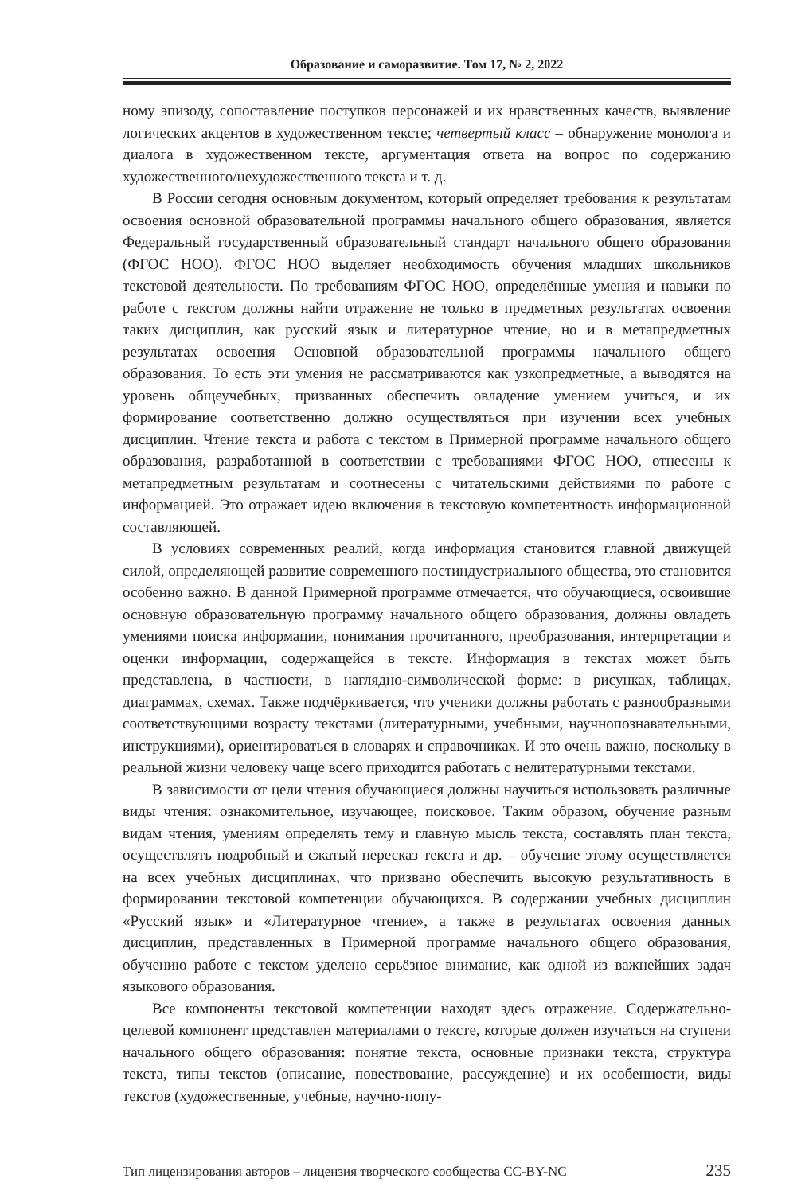Образование и саморазвитие. Том 17, № 2, 2022
ному эпизоду, сопоставление поступков персонажей и их нравственных качеств, выявление логических акцентов в художественном тексте; четвертый класс – обнаружение монолога и диалога в художественном тексте, аргументация ответа на вопрос по содержанию художественного/нехудожественного текста и т. д.
В России сегодня основным документом, который определяет требования к результатам освоения основной образовательной программы начального общего образования, является Федеральный государственный образовательный стандарт начального общего образования (ФГОС НОО). ФГОС НОО выделяет необходимость обучения младших школьников текстовой деятельности. По требованиям ФГОС НОО, определённые умения и навыки по работе с текстом должны найти отражение не только в предметных результатах освоения таких дисциплин, как русский язык и литературное чтение, но и в метапредметных результатах освоения Основной образовательной программы начального общего образования. То есть эти умения не рассматриваются как узкопредметные, а выводятся на уровень общеучебных, призванных обеспечить овладение умением учиться, и их формирование соответственно должно осуществляться при изучении всех учебных дисциплин. Чтение текста и работа с текстом в Примерной программе начального общего образования, разработанной в соответствии с требованиями ФГОС НОО, отнесены к метапредметным результатам и соотнесены с читательскими действиями по работе с информацией. Это отражает идею включения в текстовую компетентность информационной составляющей.
В условиях современных реалий, когда информация становится главной движущей силой, определяющей развитие современного постиндустриального общества, это становится особенно важно. В данной Примерной программе отмечается, что обучающиеся, освоившие основную образовательную программу начального общего образования, должны овладеть умениями поиска информации, понимания прочитанного, преобразования, интерпретации и оценки информации, содержащейся в тексте. Информация в текстах может быть представлена, в частности, в наглядно-символической форме: в рисунках, таблицах, диаграммах, схемах. Также подчёркивается, что ученики должны работать с разнообразными соответствующими возрасту текстами (литературными, учебными, научнопознавательными, инструкциями), ориентироваться в словарях и справочниках. И это очень важно, поскольку в реальной жизни человеку чаще всего приходится работать с нелитературными текстами.
В зависимости от цели чтения обучающиеся должны научиться использовать различные виды чтения: ознакомительное, изучающее, поисковое. Таким образом, обучение разным видам чтения, умениям определять тему и главную мысль текста, составлять план текста, осуществлять подробный и сжатый пересказ текста и др. – обучение этому осуществляется на всех учебных дисциплинах, что призвано обеспечить высокую результативность в формировании текстовой компетенции обучающихся. В содержании учебных дисциплин «Русский язык» и «Литературное чтение», а также в результатах освоения данных дисциплин, представленных в Примерной программе начального общего образования, обучению работе с текстом уделено серьёзное внимание, как одной из важнейших задач языкового образования.
Все компоненты текстовой компетенции находят здесь отражение. Содержательно-целевой компонент представлен материалами о тексте, которые должен изучаться на ступени начального общего образования: понятие текста, основные признаки текста, структура текста, типы текстов (описание, повествование, рассуждение) и их особенности, виды текстов (художественные, учебные, научно-попу-
Тип лицензирования авторов – лицензия творческого сообщества CC-BY-NC 235